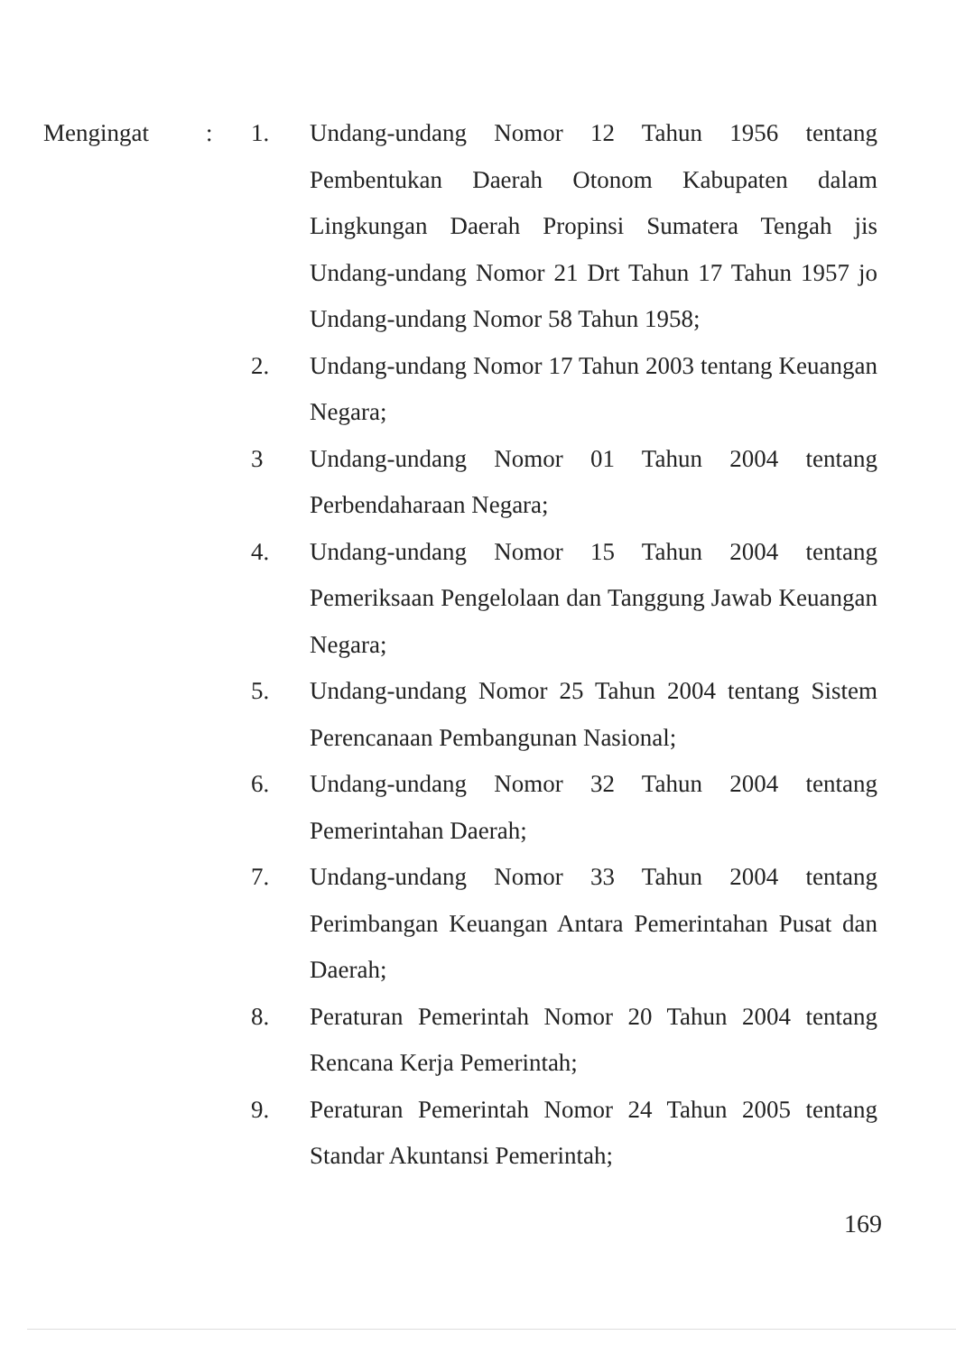| Mengingat | : | 1. | Undang-undang Nomor 12 Tahun 1956 tentang Pembentukan Daerah Otonom Kabupaten dalam Lingkungan Daerah Propinsi Sumatera Tengah jis Undang-undang Nomor 21 Drt Tahun 17 Tahun 1957 jo Undang-undang Nomor 58 Tahun 1958; |
| | | 2. | Undang-undang Nomor 17 Tahun 2003 tentang Keuangan Negara; |
| | | 3 | Undang-undang Nomor 01 Tahun 2004 tentang Perbendaharaan Negara; |
| | | 4. | Undang-undang Nomor 15 Tahun 2004 tentang Pemeriksaan Pengelolaan dan Tanggung Jawab Keuangan Negara; |
| | | 5. | Undang-undang Nomor 25 Tahun 2004 tentang Sistem Perencanaan Pembangunan Nasional; |
| | | 6. | Undang-undang Nomor 32 Tahun 2004 tentang Pemerintahan Daerah; |
| | | 7. | Undang-undang Nomor 33 Tahun 2004 tentang Perimbangan Keuangan Antara Pemerintahan Pusat dan Daerah; |
| | | 8. | Peraturan Pemerintah Nomor 20 Tahun 2004 tentang Rencana Kerja Pemerintah; |
| | | 9. | Peraturan Pemerintah Nomor 24 Tahun 2005 tentang Standar Akuntansi Pemerintah; |
169